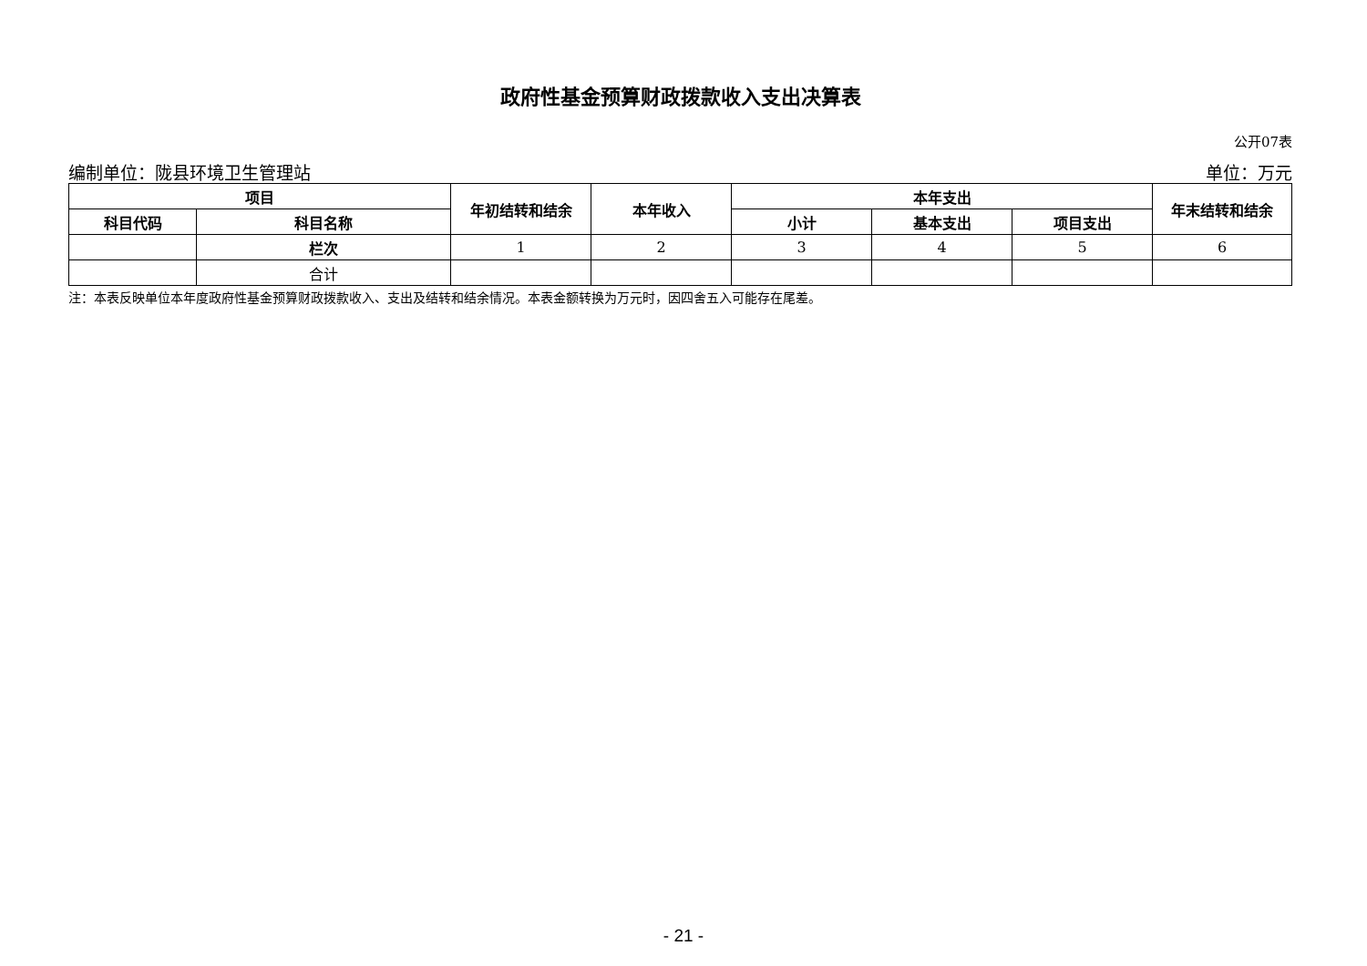政府性基金预算财政拨款收入支出决算表
公开07表
编制单位：陇县环境卫生管理站 单位：万元
| 项目 | | 年初结转和结余 | 本年收入 | 本年支出 | | | 年末结转和结余 |
| --- | --- | --- | --- | --- | --- | --- | --- |
| 科目代码 | 科目名称 | | | 小计 | 基本支出 | 项目支出 | |
| | 栏次 | 1 | 2 | 3 | 4 | 5 | 6 |
| | 合计 | | | | | | |
注：本表反映单位本年度政府性基金预算财政拨款收入、支出及结转和结余情况。本表金额转换为万元时，因四舍五入可能存在尾差。
- 21 -